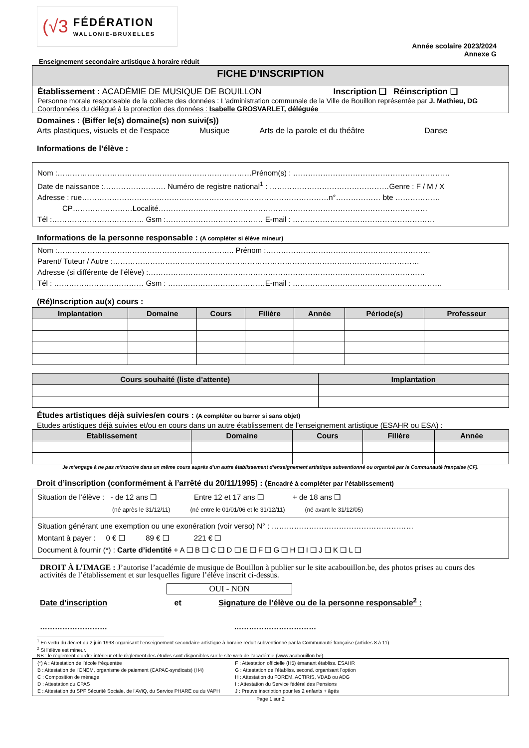(√3
FÉDÉRATION
WALLONIE-BRUXELLES
Année scolaire 2023/2024
Annexe G
Enseignement secondaire artistique à horaire réduit
FICHE D’INSCRIPTION
Établissement : ACADÉMIE DE MUSIQUE DE BOUILLON Inscription ❑ Réinscription ❑
Personne morale responsable de la collecte des données : L’administration communale de la Ville de Bouillon représentée par J. Mathieu, DG
Coordonnées du délégué à la protection des données : Isabelle GROSVARLET, déléguée
Domaines : (Biffer le(s) domaine(s) non suivi(s))
Arts plastiques, visuels et de l’espace Musique Arts de la parole et du théâtre Danse
Informations de l’élève :
Nom :……………………………………………………………………Prénom(s) : ………………………………………………………
Date de naissance :……………………. Numéro de registre national<sup>1</sup> : …………………………………………Genre : F / M / X
Adresse : rue………………………………………………………………………………………n°……………… bte ………………
CP……………………Localité………………………………………………………………………………………………
Tél :………………………………. Gsm :………………………………… E-mail : …………………………………………………
Informations de la personne responsable : (A compléter si élève mineur)
Nom :…………………………………………………………….. Prénom :…………………………………………………………
Parent/ Tuteur / Autre :……………………………………………………………………………………………………………
Adresse (si différente de l’élève) :…………………………………………………………………………………………………
Tél : ……………………………… Gsm : …………………………………E-mail : ……………………………………………………
(Ré)Inscription au(x) cours :
| Implantation | Domaine | Cours | Filière | Année | Période(s) | Professeur |
| --- | --- | --- | --- | --- | --- | --- |
| Cours souhaité (liste d’attente) | Implantation |
| --- | --- |
Études artistiques déjà suivies/en cours : (A compléter ou barrer si sans objet)
Etudes artistiques déjà suivies et/ou en cours dans un autre établissement de l’enseignement artistique (ESAHR ou ESA) :
| Etablissement | Domaine | Cours | Filière | Année |
| --- | --- | --- | --- | --- |
Je m’engage à ne pas m’inscrire dans un même cours auprès d’un autre établissement d’enseignement artistique subventionné ou organisé par la Communauté française (CF).
Droit d’inscription (conformément à l’arrêté du 20/11/1995) : (Encadré à compléter par l’établissement)
Situation de l’élève : - de 12 ans ❑ Entre 12 et 17 ans ❑ + de 18 ans ❑
(né après le 31/12/11) (né entre le 01/01/06 et le 31/12/11) (né avant le 31/12/05)
Situation générant une exemption ou une exonération (voir verso) N° : …………………………………………………
Montant à payer : 0 € ❑ 89 € ❑ 221 € ❑
Document à fournir (*) : Carte d’identité + A ❑ B ❑ C ❑ D ❑ E ❑ F ❑ G ❑ H ❑ I ❑ J ❑ K ❑ L ❑
DROIT À L’IMAGE : J’autorise l’académie de musique de Bouillon à publier sur le site acabouillon.be, des photos prises au cours des activités de l’établissement et sur lesquelles figure l’élève inscrit ci-dessus.
OUI - NON
Date d’inscription et Signature de l’élève ou de la personne responsable<sup>2</sup> :
……………………… ……………………………
<sup>1</sup> En vertu du décret du 2 juin 1998 organisant l’enseignement secondaire artistique à horaire réduit subventionné par la Communauté française (articles 8 à 11)
<sup>2</sup> Si l’élève est mineur.
NB : le règlement d’ordre intérieur et le règlement des études sont disponibles sur le site web de l’académie (www.acabouillon.be)
(*) A : Attestation de l’école fréquentée
B : Attestation de l’ONEM, organisme de paiement (CAPAC-syndicats) (H4)
C : Composition de ménage
D : Attestation du CPAS
E : Attestation du SPF Sécurité Sociale, de l’AViQ, du Service PHARE ou du VAPH
F : Attestation officielle (H5) émanant établiss. ESAHR
G : Attestation de l’établiss. second. organisant l’option
H : Attestation du FOREM, ACTIRIS, VDAB ou ADG
I : Attestation du Service fédéral des Pensions
J : Preuve inscription pour les 2 enfants + âgés
Page 1 sur 2